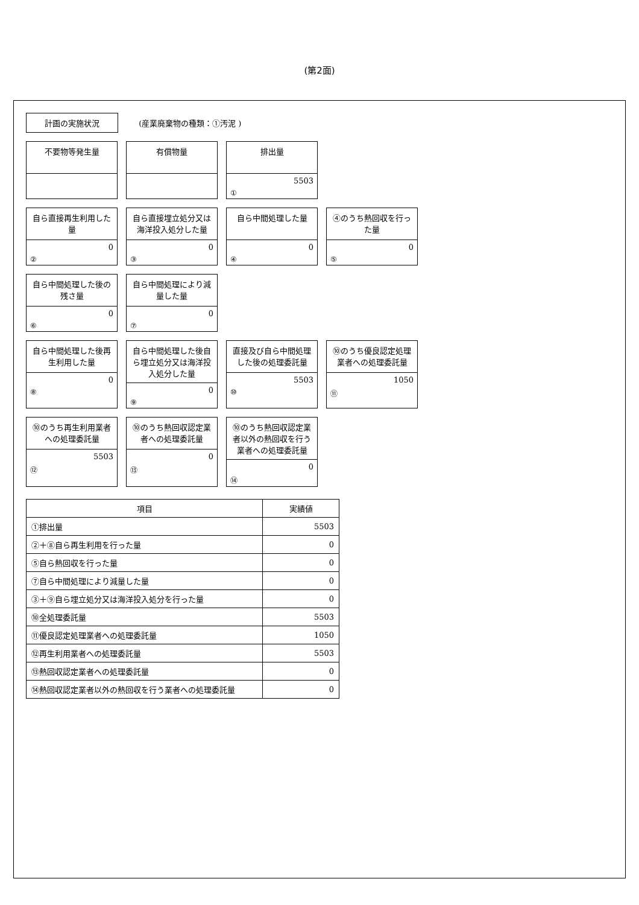(第2面)
計画の実施状況 (産業廃棄物の種類：①汚泥 )
不要物等発生量
有償物量
排出量
5503
①
自ら直接再生利用した量
0
②
自ら直接埋立処分又は海洋投入処分した量
0
③
自ら中間処理した量
0
④
④のうち熱回収を行った量
0
⑤
自ら中間処理した後の残さ量
0
⑥
自ら中間処理により減量した量
0
⑦
自ら中間処理した後再生利用した量
0
⑧
自ら中間処理した後自ら埋立処分又は海洋投入処分した量
0
⑨
直接及び自ら中間処理した後の処理委託量
5503
⑩
⑩のうち優良認定処理業者への処理委託量
1050
⑪
⑩のうち再生利用業者への処理委託量
5503
⑫
⑩のうち熱回収認定業者への処理委託量
0
⑬
⑩のうち熱回収認定業者以外の熱回収を行う業者への処理委託量
0
⑭
| 項目 | 実績値 |
| --- | --- |
| ①排出量 | 5503 |
| ②＋⑧自ら再生利用を行った量 | 0 |
| ⑤自ら熱回収を行った量 | 0 |
| ⑦自ら中間処理により減量した量 | 0 |
| ③＋⑨自ら埋立処分又は海洋投入処分を行った量 | 0 |
| ⑩全処理委託量 | 5503 |
| ⑪優良認定処理業者への処理委託量 | 1050 |
| ⑫再生利用業者への処理委託量 | 5503 |
| ⑬熱回収認定業者への処理委託量 | 0 |
| ⑭熱回収認定業者以外の熱回収を行う業者への処理委託量 | 0 |